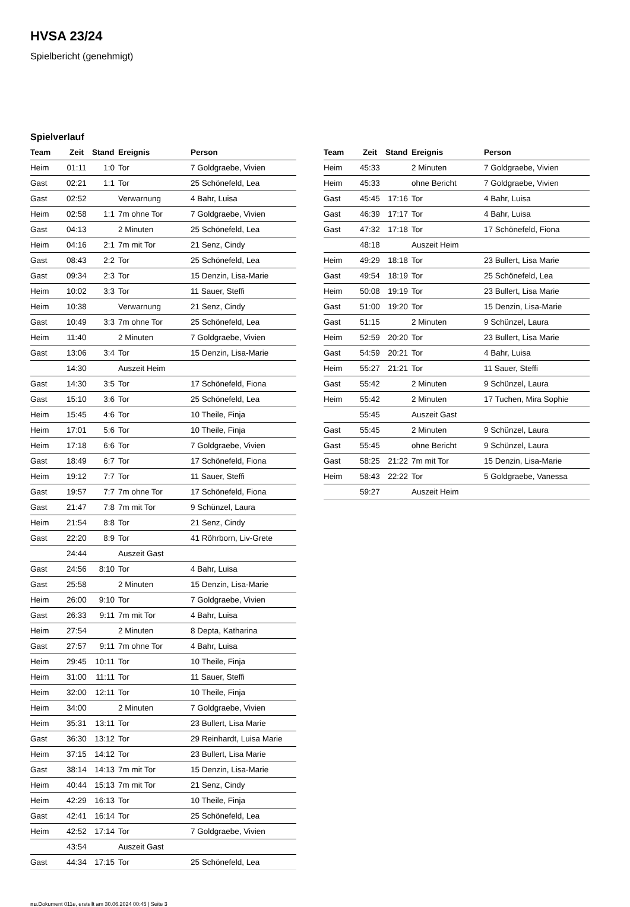HVSA 23/24
Spielbericht (genehmigt)
Spielverlauf
| Team | Zeit | Stand | Ereignis | Person |
| --- | --- | --- | --- | --- |
| Heim | 01:11 | 1:0 | Tor | 7 Goldgraebe, Vivien |
| Gast | 02:21 | 1:1 | Tor | 25 Schönefeld, Lea |
| Gast | 02:52 | | Verwarnung | 4 Bahr, Luisa |
| Heim | 02:58 | 1:1 | 7m ohne Tor | 7 Goldgraebe, Vivien |
| Gast | 04:13 | | 2 Minuten | 25 Schönefeld, Lea |
| Heim | 04:16 | 2:1 | 7m mit Tor | 21 Senz, Cindy |
| Gast | 08:43 | 2:2 | Tor | 25 Schönefeld, Lea |
| Gast | 09:34 | 2:3 | Tor | 15 Denzin, Lisa-Marie |
| Heim | 10:02 | 3:3 | Tor | 11 Sauer, Steffi |
| Heim | 10:38 | | Verwarnung | 21 Senz, Cindy |
| Gast | 10:49 | 3:3 | 7m ohne Tor | 25 Schönefeld, Lea |
| Heim | 11:40 | | 2 Minuten | 7 Goldgraebe, Vivien |
| Gast | 13:06 | 3:4 | Tor | 15 Denzin, Lisa-Marie |
| | 14:30 | | Auszeit Heim | |
| Gast | 14:30 | 3:5 | Tor | 17 Schönefeld, Fiona |
| Gast | 15:10 | 3:6 | Tor | 25 Schönefeld, Lea |
| Heim | 15:45 | 4:6 | Tor | 10 Theile, Finja |
| Heim | 17:01 | 5:6 | Tor | 10 Theile, Finja |
| Heim | 17:18 | 6:6 | Tor | 7 Goldgraebe, Vivien |
| Gast | 18:49 | 6:7 | Tor | 17 Schönefeld, Fiona |
| Heim | 19:12 | 7:7 | Tor | 11 Sauer, Steffi |
| Gast | 19:57 | 7:7 | 7m ohne Tor | 17 Schönefeld, Fiona |
| Gast | 21:47 | 7:8 | 7m mit Tor | 9 Schünzel, Laura |
| Heim | 21:54 | 8:8 | Tor | 21 Senz, Cindy |
| Gast | 22:20 | 8:9 | Tor | 41 Röhrborn, Liv-Grete |
| | 24:44 | | Auszeit Gast | |
| Gast | 24:56 | 8:10 | Tor | 4 Bahr, Luisa |
| Gast | 25:58 | | 2 Minuten | 15 Denzin, Lisa-Marie |
| Heim | 26:00 | 9:10 | Tor | 7 Goldgraebe, Vivien |
| Gast | 26:33 | 9:11 | 7m mit Tor | 4 Bahr, Luisa |
| Heim | 27:54 | | 2 Minuten | 8 Depta, Katharina |
| Gast | 27:57 | 9:11 | 7m ohne Tor | 4 Bahr, Luisa |
| Heim | 29:45 | 10:11 | Tor | 10 Theile, Finja |
| Heim | 31:00 | 11:11 | Tor | 11 Sauer, Steffi |
| Heim | 32:00 | 12:11 | Tor | 10 Theile, Finja |
| Heim | 34:00 | | 2 Minuten | 7 Goldgraebe, Vivien |
| Heim | 35:31 | 13:11 | Tor | 23 Bullert, Lisa Marie |
| Gast | 36:30 | 13:12 | Tor | 29 Reinhardt, Luisa Marie |
| Heim | 37:15 | 14:12 | Tor | 23 Bullert, Lisa Marie |
| Gast | 38:14 | 14:13 | 7m mit Tor | 15 Denzin, Lisa-Marie |
| Heim | 40:44 | 15:13 | 7m mit Tor | 21 Senz, Cindy |
| Heim | 42:29 | 16:13 | Tor | 10 Theile, Finja |
| Gast | 42:41 | 16:14 | Tor | 25 Schönefeld, Lea |
| Heim | 42:52 | 17:14 | Tor | 7 Goldgraebe, Vivien |
| | 43:54 | | Auszeit Gast | |
| Gast | 44:34 | 17:15 | Tor | 25 Schönefeld, Lea |
| Team | Zeit | Stand | Ereignis | Person |
| --- | --- | --- | --- | --- |
| Heim | 45:33 | | 2 Minuten | 7 Goldgraebe, Vivien |
| Heim | 45:33 | | ohne Bericht | 7 Goldgraebe, Vivien |
| Gast | 45:45 | 17:16 | Tor | 4 Bahr, Luisa |
| Gast | 46:39 | 17:17 | Tor | 4 Bahr, Luisa |
| Gast | 47:32 | 17:18 | Tor | 17 Schönefeld, Fiona |
| | 48:18 | | Auszeit Heim | |
| Heim | 49:29 | 18:18 | Tor | 23 Bullert, Lisa Marie |
| Gast | 49:54 | 18:19 | Tor | 25 Schönefeld, Lea |
| Heim | 50:08 | 19:19 | Tor | 23 Bullert, Lisa Marie |
| Gast | 51:00 | 19:20 | Tor | 15 Denzin, Lisa-Marie |
| Gast | 51:15 | | 2 Minuten | 9 Schünzel, Laura |
| Heim | 52:59 | 20:20 | Tor | 23 Bullert, Lisa Marie |
| Gast | 54:59 | 20:21 | Tor | 4 Bahr, Luisa |
| Heim | 55:27 | 21:21 | Tor | 11 Sauer, Steffi |
| Gast | 55:42 | | 2 Minuten | 9 Schünzel, Laura |
| Heim | 55:42 | | 2 Minuten | 17 Tuchen, Mira Sophie |
| | 55:45 | | Auszeit Gast | |
| Gast | 55:45 | | 2 Minuten | 9 Schünzel, Laura |
| Gast | 55:45 | | ohne Bericht | 9 Schünzel, Laura |
| Gast | 58:25 | 21:22 | 7m mit Tor | 15 Denzin, Lisa-Marie |
| Heim | 58:43 | 22:22 | Tor | 5 Goldgraebe, Vanessa |
| | 59:27 | | Auszeit Heim | |
nu.Dokument 011e, erstellt am 30.06.2024 00:45 | Seite 3